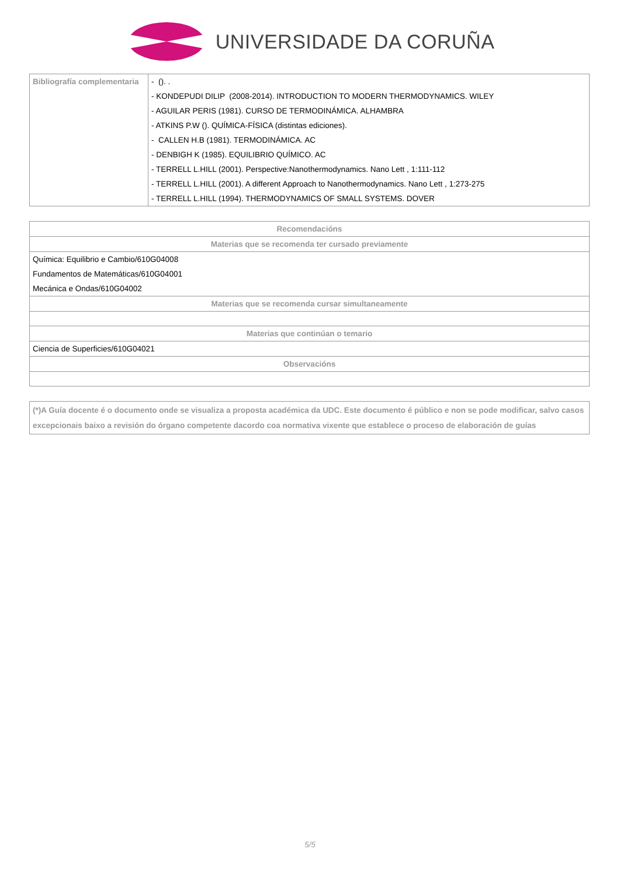UNIVERSIDADE DA CORUÑA
| Bibliografía complementaria | - (). . - KONDEPUDI DILIP (2008-2014). INTRODUCTION TO MODERN THERMODYNAMICS. WILEY - AGUILAR PERIS (1981). CURSO DE TERMODINÁMICA. ALHAMBRA - ATKINS P.W (). QUÍMICA-FÍSICA (distintas ediciones). - CALLEN H.B (1981). TERMODINÁMICA. AC - DENBIGH K (1985). EQUILIBRIO QUÍMICO. AC - TERRELL L.HILL (2001). Perspective:Nanothermodynamics. Nano Lett , 1:111-112 - TERRELL L.HILL (2001). A different Approach to Nanothermodynamics. Nano Lett , 1:273-275 - TERRELL L.HILL (1994). THERMODYNAMICS OF SMALL SYSTEMS. DOVER |
| Recomendacións |
| --- |
| Materias que se recomenda ter cursado previamente |
| Química: Equilibrio e Cambio/610G04008 Fundamentos de Matemáticas/610G04001 Mecánica e Ondas/610G04002 |
| Materias que se recomenda cursar simultaneamente |
| Materias que continúan o temario |
| Ciencia de Superficies/610G04021 |
| Observacións |
(*)A Guía docente é o documento onde se visualiza a proposta académica da UDC. Este documento é público e non se pode modificar, salvo casos excepcionais baixo a revisión do órgano competente dacordo coa normativa vixente que establece o proceso de elaboración de guías
5/5